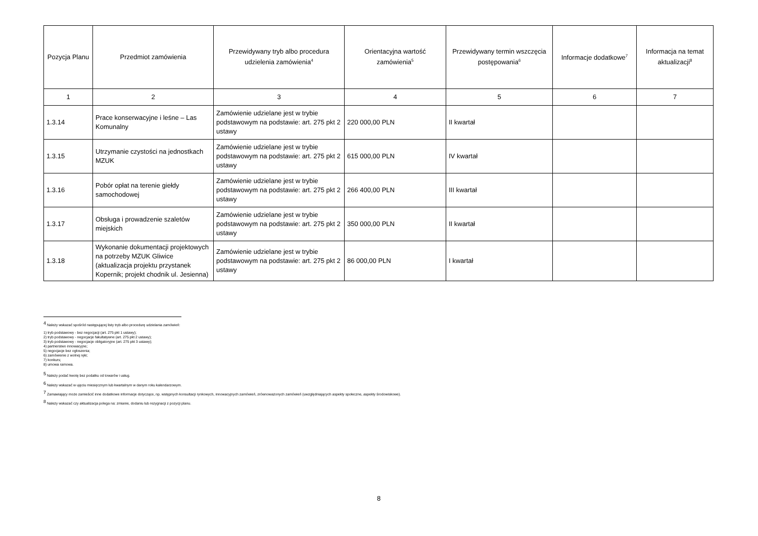| Pozycja Planu | Przedmiot zamówienia | Przewidywany tryb albo procedura udzielenia zamówienia<sup>4</sup> | Orientacyjna wartość zamówienia<sup>5</sup> | Przewidywany termin wszczęcia postępowania<sup>6</sup> | Informacje dodatkowe<sup>7</sup> | Informacja na temat aktualizacji<sup>8</sup> |
| --- | --- | --- | --- | --- | --- | --- |
| 1 | 2 | 3 | 4 | 5 | 6 | 7 |
| 1.3.14 | Prace konserwacyjne i leśne – Las Komunalny | Zamówienie udzielane jest w trybie podstawowym na podstawie: art. 275 pkt 2 ustawy | 220 000,00 PLN | II kwartał | | |
| 1.3.15 | Utrzymanie czystości na jednostkach MZUK | Zamówienie udzielane jest w trybie podstawowym na podstawie: art. 275 pkt 2 ustawy | 615 000,00 PLN | IV kwartał | | |
| 1.3.16 | Pobór opłat na terenie giełdy samochodowej | Zamówienie udzielane jest w trybie podstawowym na podstawie: art. 275 pkt 2 ustawy | 266 400,00 PLN | III kwartał | | |
| 1.3.17 | Obsługa i prowadzenie szaletów miejskich | Zamówienie udzielane jest w trybie podstawowym na podstawie: art. 275 pkt 2 ustawy | 350 000,00 PLN | II kwartał | | |
| 1.3.18 | Wykonanie dokumentacji projektowych na potrzeby MZUK Gliwice (aktualizacja projektu przystanek Kopernik; projekt chodnik ul. Jesienna) | Zamówienie udzielane jest w trybie podstawowym na podstawie: art. 275 pkt 2 ustawy | 86 000,00 PLN | I kwartał | | |
<sup>4</sup> Należy wskazać spośród następującej listy tryb albo procedurę udzielania zamówień:
1) tryb podstawowy - bez negocjacji (art. 275 pkt 1 ustawy);
2) tryb podstawowy - negocjacje fakultatywne (art. 275 pkt 2 ustawy);
3) tryb podstawowy - negocjacje obligatoryjne (art. 275 pkt 3 ustawy);
4) partnerstwo innowacyjne;
5) negocjacje bez ogłoszenia;
6) zamówienie z wolnej ręki;
7) konkurs;
8) umowa ramowa.
<sup>5</sup> Należy podać kwotę bez podatku od towarów i usług.
<sup>6</sup> Należy wskazać w ujęciu miesięcznym lub kwartalnym w danym roku kalendarzowym.
<sup>7</sup> Zamawiający może zamieścić inne dodatkowe informacje dotyczące, np. wstępnych konsultacji rynkowych, innowacyjnych zamówień, zrównoważonych zamówień (uwzględniających aspekty społeczne, aspekty środowiskowe).
<sup>8</sup> Należy wskazać czy aktualizacja polega na: zmianie, dodaniu lub rezygnacji z pozycji planu.
8